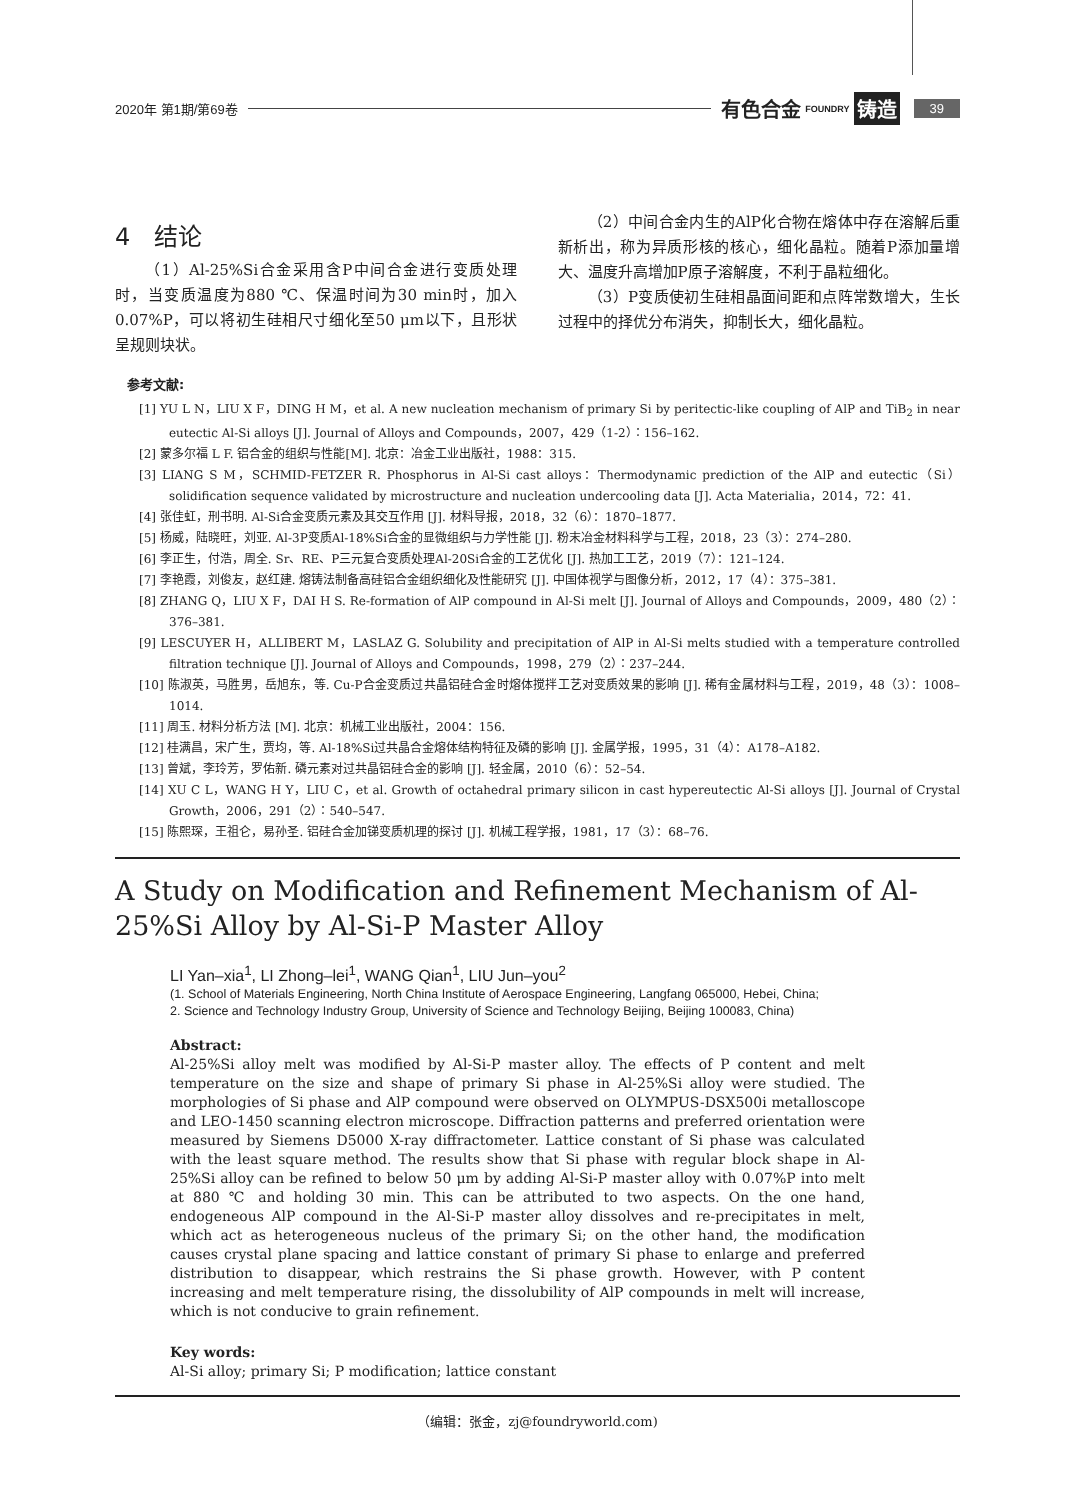2020年 第1期/第69卷 有色合金 FOUNDRY 铸造 39
4　结论
（1）Al-25%Si合金采用含P中间合金进行变质处理时，当变质温度为880 ℃、保温时间为30 min时，加入0.07%P，可以将初生硅相尺寸细化至50 μm以下，且形状呈规则块状。
（2）中间合金内生的AlP化合物在熔体中存在溶解后重新析出，称为异质形核的核心，细化晶粒。随着P添加量增大、温度升高增加P原子溶解度，不利于晶粒细化。
（3）P变质使初生硅相晶面间距和点阵常数增大，生长过程中的择优分布消失，抑制长大，细化晶粒。
参考文献:
[1] YU L N，LIU X F，DING H M，et al. A new nucleation mechanism of primary Si by peritectic-like coupling of AlP and TiB<sub>2</sub> in near eutectic Al-Si alloys [J]. Journal of Alloys and Compounds，2007，429（1-2）：156–162.
[2] 蒙多尔福 L F. 铝合金的组织与性能[M]. 北京：冶金工业出版社，1988：315.
[3] LIANG S M，SCHMID-FETZER R. Phosphorus in Al-Si cast alloys：Thermodynamic prediction of the AlP and eutectic（Si）solidification sequence validated by microstructure and nucleation undercooling data [J]. Acta Materialia，2014，72：41.
[4] 张佳虹，刑书明. Al-Si合金变质元素及其交互作用 [J]. 材料导报，2018，32（6）：1870–1877.
[5] 杨威，陆晓旺，刘亚. Al-3P变质Al-18%Si合金的显微组织与力学性能 [J]. 粉末冶金材料科学与工程，2018，23（3）：274–280.
[6] 李正生，付浩，周全. Sr、RE、P三元复合变质处理Al-20Si合金的工艺优化 [J]. 热加工工艺，2019（7）：121–124.
[7] 李艳霞，刘俊友，赵红建. 熔铸法制备高硅铝合金组织细化及性能研究 [J]. 中国体视学与图像分析，2012，17（4）：375–381.
[8] ZHANG Q，LIU X F，DAI H S. Re-formation of AlP compound in Al-Si melt [J]. Journal of Alloys and Compounds，2009，480（2）：376–381.
[9] LESCUYER H，ALLIBERT M，LASLAZ G. Solubility and precipitation of AlP in Al-Si melts studied with a temperature controlled filtration technique [J]. Journal of Alloys and Compounds，1998，279（2）：237–244.
[10] 陈淑英，马胜男，岳旭东，等. Cu-P合金变质过共晶铝硅合金时熔体搅拌工艺对变质效果的影响 [J]. 稀有金属材料与工程，2019，48（3）：1008–1014.
[11] 周玉. 材料分析方法 [M]. 北京：机械工业出版社，2004：156.
[12] 桂满昌，宋广生，贾均，等. Al-18%Si过共晶合金熔体结构特征及磷的影响 [J]. 金属学报，1995，31（4）：A178–A182.
[13] 曾斌，李玲芳，罗佑新. 磷元素对过共晶铝硅合金的影响 [J]. 轻金属，2010（6）：52–54.
[14] XU C L，WANG H Y，LIU C，et al. Growth of octahedral primary silicon in cast hypereutectic Al-Si alloys [J]. Journal of Crystal Growth，2006，291（2）：540–547.
[15] 陈熙琛，王祖仑，易孙圣. 铝硅合金加锑变质机理的探讨 [J]. 机械工程学报，1981，17（3）：68–76.
A Study on Modification and Refinement Mechanism of Al-25%Si Alloy by Al-Si-P Master Alloy
LI Yan–xia<sup>1</sup>, LI Zhong–lei<sup>1</sup>, WANG Qian<sup>1</sup>, LIU Jun–you<sup>2</sup>
(1. School of Materials Engineering, North China Institute of Aerospace Engineering, Langfang 065000, Hebei, China;
2. Science and Technology Industry Group, University of Science and Technology Beijing, Beijing 100083, China)
Abstract:
Al-25%Si alloy melt was modified by Al-Si-P master alloy. The effects of P content and melt temperature on the size and shape of primary Si phase in Al-25%Si alloy were studied. The morphologies of Si phase and AlP compound were observed on OLYMPUS-DSX500i metalloscope and LEO-1450 scanning electron microscope. Diffraction patterns and preferred orientation were measured by Siemens D5000 X-ray diffractometer. Lattice constant of Si phase was calculated with the least square method. The results show that Si phase with regular block shape in Al-25%Si alloy can be refined to below 50 μm by adding Al-Si-P master alloy with 0.07%P into melt at 880 ℃ and holding 30 min. This can be attributed to two aspects. On the one hand, endogeneous AlP compound in the Al-Si-P master alloy dissolves and re-precipitates in melt, which act as heterogeneous nucleus of the primary Si; on the other hand, the modification causes crystal plane spacing and lattice constant of primary Si phase to enlarge and preferred distribution to disappear, which restrains the Si phase growth. However, with P content increasing and melt temperature rising, the dissolubility of AlP compounds in melt will increase, which is not conducive to grain refinement.
Key words:
Al-Si alloy; primary Si; P modification; lattice constant
（编辑：张金，zj@foundryworld.com)